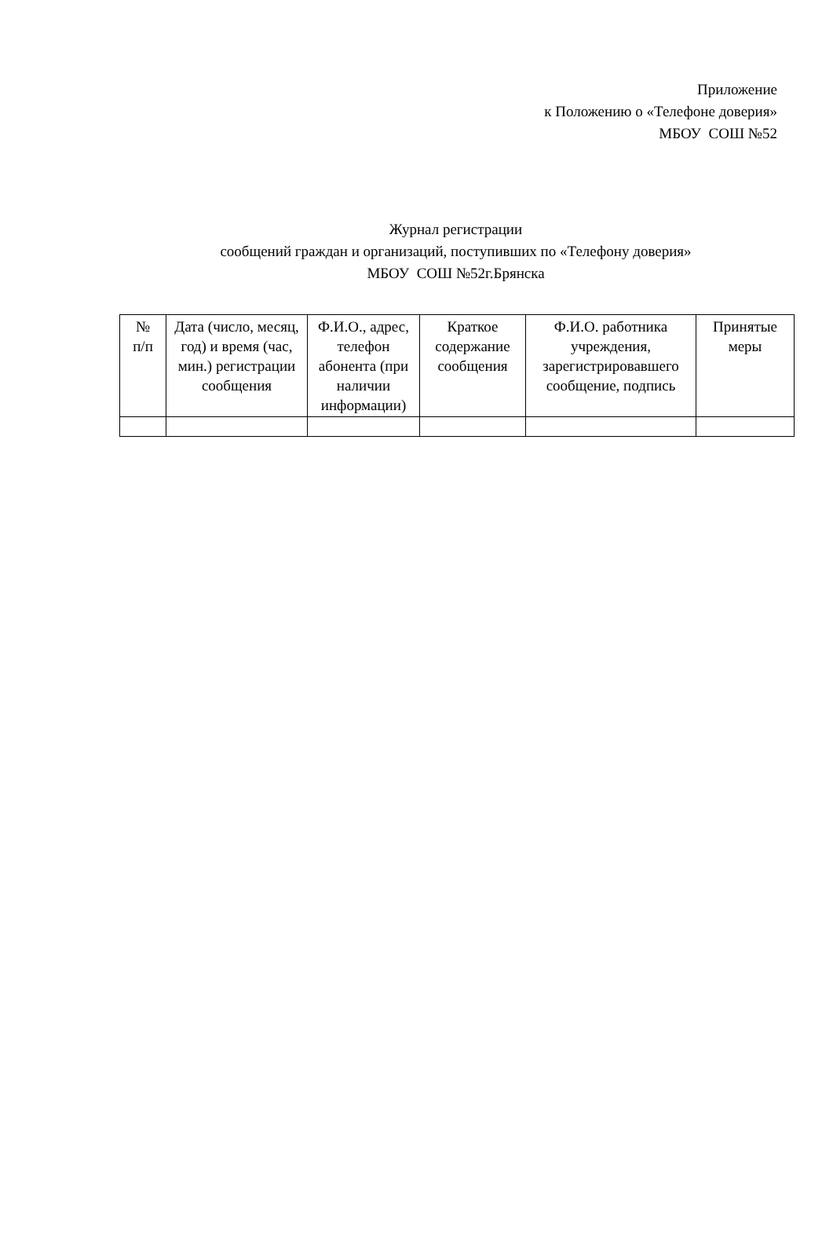Приложение
к Положению о «Телефоне доверия»
МБОУ СОШ №52
Журнал регистрации
сообщений граждан и организаций, поступивших по «Телефону доверия»
МБОУ СОШ №52г.Брянска
| № п/п | Дата (число, месяц, год) и время (час, мин.) регистрации сообщения | Ф.И.О., адрес, телефон абонента (при наличии информации) | Краткое содержание сообщения | Ф.И.О. работника учреждения, зарегистрировавшего сообщение, подпись | Принятые меры |
| --- | --- | --- | --- | --- | --- |